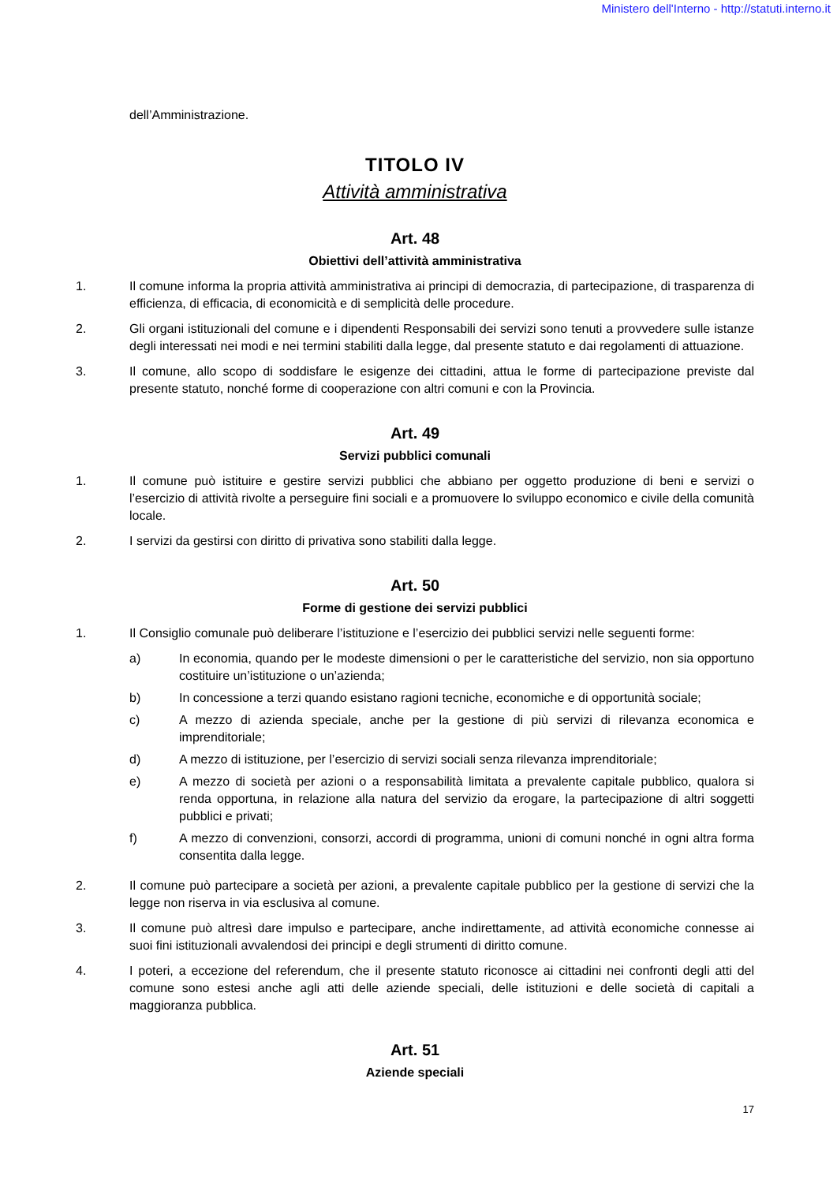Ministero dell'Interno - http://statuti.interno.it
dell’Amministrazione.
TITOLO IV
Attività amministrativa
Art. 48
Obiettivi dell’attività amministrativa
1. Il comune informa la propria attività amministrativa ai principi di democrazia, di partecipazione, di trasparenza di efficienza, di efficacia, di economicità e di semplicità delle procedure.
2. Gli organi istituzionali del comune e i dipendenti Responsabili dei servizi sono tenuti a provvedere sulle istanze degli interessati nei modi e nei termini stabiliti dalla legge, dal presente statuto e dai regolamenti di attuazione.
3. Il comune, allo scopo di soddisfare le esigenze dei cittadini, attua le forme di partecipazione previste dal presente statuto, nonché forme di cooperazione con altri comuni e con la Provincia.
Art. 49
Servizi pubblici comunali
1. Il comune può istituire e gestire servizi pubblici che abbiano per oggetto produzione di beni e servizi o l’esercizio di attività rivolte a perseguire fini sociali e a promuovere lo sviluppo economico e civile della comunità locale.
2. I servizi da gestirsi con diritto di privativa sono stabiliti dalla legge.
Art. 50
Forme di gestione dei servizi pubblici
1. Il Consiglio comunale può deliberare l’istituzione e l’esercizio dei pubblici servizi nelle seguenti forme:
a) In economia, quando per le modeste dimensioni o per le caratteristiche del servizio, non sia opportuno costituire un’istituzione o un’azienda;
b) In concessione a terzi quando esistano ragioni tecniche, economiche e di opportunità sociale;
c) A mezzo di azienda speciale, anche per la gestione di più servizi di rilevanza economica e imprenditoriale;
d) A mezzo di istituzione, per l’esercizio di servizi sociali senza rilevanza imprenditoriale;
e) A mezzo di società per azioni o a responsabilità limitata a prevalente capitale pubblico, qualora si renda opportuna, in relazione alla natura del servizio da erogare, la partecipazione di altri soggetti pubblici e privati;
f) A mezzo di convenzioni, consorzi, accordi di programma, unioni di comuni nonché in ogni altra forma consentita dalla legge.
2. Il comune può partecipare a società per azioni, a prevalente capitale pubblico per la gestione di servizi che la legge non riserva in via esclusiva al comune.
3. Il comune può altresì dare impulso e partecipare, anche indirettamente, ad attività economiche connesse ai suoi fini istituzionali avvalendosi dei principi e degli strumenti di diritto comune.
4. I poteri, a eccezione del referendum, che il presente statuto riconosce ai cittadini nei confronti degli atti del comune sono estesi anche agli atti delle aziende speciali, delle istituzioni e delle società di capitali a maggioranza pubblica.
Art. 51
Aziende speciali
17